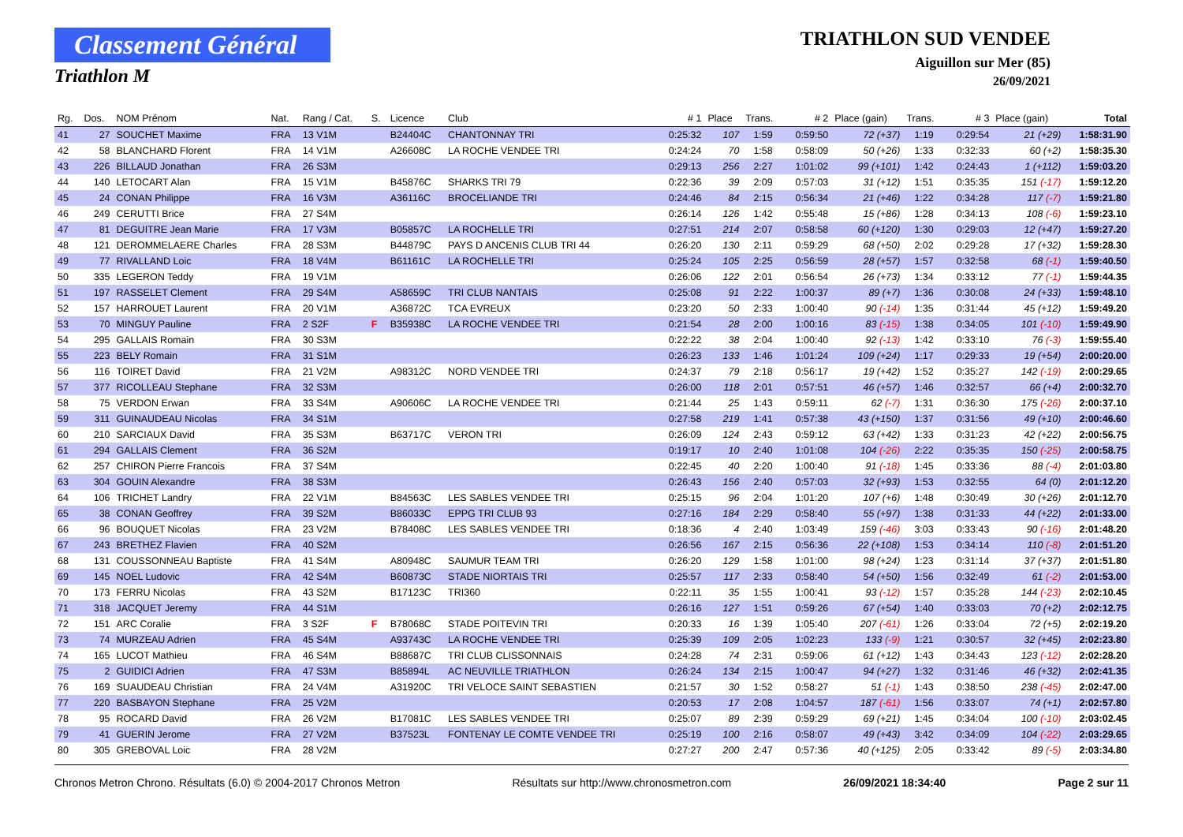Classement Général
Triathlon M
TRIATHLON SUD VENDEE
Aiguillon sur Mer (85)
26/09/2021
| Rg. | Dos. | NOM Prénom | Nat. | Rang / Cat. | S. | Licence | Club | # 1 | Place | Trans. | # 2 | Place (gain) | Trans. | # 3 | Place (gain) | Total |
| --- | --- | --- | --- | --- | --- | --- | --- | --- | --- | --- | --- | --- | --- | --- | --- | --- |
| 41 | 27 | SOUCHET Maxime | FRA | 13 V1M | | B24404C | CHANTONNAY TRI | 0:25:32 | 107 | 1:59 | 0:59:50 | 72 (+37) | 1:19 | 0:29:54 | 21 (+29) | 1:58:31.90 |
| 42 | 58 | BLANCHARD Florent | FRA | 14 V1M | | A26608C | LA ROCHE VENDEE TRI | 0:24:24 | 70 | 1:58 | 0:58:09 | 50 (+26) | 1:33 | 0:32:33 | 60 (+2) | 1:58:35.30 |
| 43 | 226 | BILLAUD Jonathan | FRA | 26 S3M | | | | 0:29:13 | 256 | 2:27 | 1:01:02 | 99 (+101) | 1:42 | 0:24:43 | 1 (+112) | 1:59:03.20 |
| 44 | 140 | LETOCART Alan | FRA | 15 V1M | | B45876C | SHARKS TRI 79 | 0:22:36 | 39 | 2:09 | 0:57:03 | 31 (+12) | 1:51 | 0:35:35 | 151 (-17) | 1:59:12.20 |
| 45 | 24 | CONAN Philippe | FRA | 16 V3M | | A36116C | BROCELIANDE TRI | 0:24:46 | 84 | 2:15 | 0:56:34 | 21 (+46) | 1:22 | 0:34:28 | 117 (-7) | 1:59:21.80 |
| 46 | 249 | CERUTTI Brice | FRA | 27 S4M | | | | 0:26:14 | 126 | 1:42 | 0:55:48 | 15 (+86) | 1:28 | 0:34:13 | 108 (-6) | 1:59:23.10 |
| 47 | 81 | DEGUITRE Jean Marie | FRA | 17 V3M | | B05857C | LA ROCHELLE TRI | 0:27:51 | 214 | 2:07 | 0:58:58 | 60 (+120) | 1:30 | 0:29:03 | 12 (+47) | 1:59:27.20 |
| 48 | 121 | DEROMMELAERE Charles | FRA | 28 S3M | | B44879C | PAYS D ANCENIS CLUB TRI 44 | 0:26:20 | 130 | 2:11 | 0:59:29 | 68 (+50) | 2:02 | 0:29:28 | 17 (+32) | 1:59:28.30 |
| 49 | 77 | RIVALLAND Loic | FRA | 18 V4M | | B61161C | LA ROCHELLE TRI | 0:25:24 | 105 | 2:25 | 0:56:59 | 28 (+57) | 1:57 | 0:32:58 | 68 (-1) | 1:59:40.50 |
| 50 | 335 | LEGERON Teddy | FRA | 19 V1M | | | | 0:26:06 | 122 | 2:01 | 0:56:54 | 26 (+73) | 1:34 | 0:33:12 | 77 (-1) | 1:59:44.35 |
| 51 | 197 | RASSELET Clement | FRA | 29 S4M | | A58659C | TRI CLUB NANTAIS | 0:25:08 | 91 | 2:22 | 1:00:37 | 89 (+7) | 1:36 | 0:30:08 | 24 (+33) | 1:59:48.10 |
| 52 | 157 | HARROUET Laurent | FRA | 20 V1M | | A36872C | TCA EVREUX | 0:23:20 | 50 | 2:33 | 1:00:40 | 90 (-14) | 1:35 | 0:31:44 | 45 (+12) | 1:59:49.20 |
| 53 | 70 | MINGUY Pauline | FRA | 2 S2F | F | B35938C | LA ROCHE VENDEE TRI | 0:21:54 | 28 | 2:00 | 1:00:16 | 83 (-15) | 1:38 | 0:34:05 | 101 (-10) | 1:59:49.90 |
| 54 | 295 | GALLAIS Romain | FRA | 30 S3M | | | | 0:22:22 | 38 | 2:04 | 1:00:40 | 92 (-13) | 1:42 | 0:33:10 | 76 (-3) | 1:59:55.40 |
| 55 | 223 | BELY Romain | FRA | 31 S1M | | | | 0:26:23 | 133 | 1:46 | 1:01:24 | 109 (+24) | 1:17 | 0:29:33 | 19 (+54) | 2:00:20.00 |
| 56 | 116 | TOIRET David | FRA | 21 V2M | | A98312C | NORD VENDEE TRI | 0:24:37 | 79 | 2:18 | 0:56:17 | 19 (+42) | 1:52 | 0:35:27 | 142 (-19) | 2:00:29.65 |
| 57 | 377 | RICOLLEAU Stephane | FRA | 32 S3M | | | | 0:26:00 | 118 | 2:01 | 0:57:51 | 46 (+57) | 1:46 | 0:32:57 | 66 (+4) | 2:00:32.70 |
| 58 | 75 | VERDON Erwan | FRA | 33 S4M | | A90606C | LA ROCHE VENDEE TRI | 0:21:44 | 25 | 1:43 | 0:59:11 | 62 (-7) | 1:31 | 0:36:30 | 175 (-26) | 2:00:37.10 |
| 59 | 311 | GUINAUDEAU Nicolas | FRA | 34 S1M | | | | 0:27:58 | 219 | 1:41 | 0:57:38 | 43 (+150) | 1:37 | 0:31:56 | 49 (+10) | 2:00:46.60 |
| 60 | 210 | SARCIAUX David | FRA | 35 S3M | | B63717C | VERON TRI | 0:26:09 | 124 | 2:43 | 0:59:12 | 63 (+42) | 1:33 | 0:31:23 | 42 (+22) | 2:00:56.75 |
| 61 | 294 | GALLAIS Clement | FRA | 36 S2M | | | | 0:19:17 | 10 | 2:40 | 1:01:08 | 104 (-26) | 2:22 | 0:35:35 | 150 (-25) | 2:00:58.75 |
| 62 | 257 | CHIRON Pierre Francois | FRA | 37 S4M | | | | 0:22:45 | 40 | 2:20 | 1:00:40 | 91 (-18) | 1:45 | 0:33:36 | 88 (-4) | 2:01:03.80 |
| 63 | 304 | GOUIN Alexandre | FRA | 38 S3M | | | | 0:26:43 | 156 | 2:40 | 0:57:03 | 32 (+93) | 1:53 | 0:32:55 | 64 (0) | 2:01:12.20 |
| 64 | 106 | TRICHET Landry | FRA | 22 V1M | | B84563C | LES SABLES VENDEE TRI | 0:25:15 | 96 | 2:04 | 1:01:20 | 107 (+6) | 1:48 | 0:30:49 | 30 (+26) | 2:01:12.70 |
| 65 | 38 | CONAN Geoffrey | FRA | 39 S2M | | B86033C | EPPG TRI CLUB 93 | 0:27:16 | 184 | 2:29 | 0:58:40 | 55 (+97) | 1:38 | 0:31:33 | 44 (+22) | 2:01:33.00 |
| 66 | 96 | BOUQUET Nicolas | FRA | 23 V2M | | B78408C | LES SABLES VENDEE TRI | 0:18:36 | 4 | 2:40 | 1:03:49 | 159 (-46) | 3:03 | 0:33:43 | 90 (-16) | 2:01:48.20 |
| 67 | 243 | BRETHEZ Flavien | FRA | 40 S2M | | | | 0:26:56 | 167 | 2:15 | 0:56:36 | 22 (+108) | 1:53 | 0:34:14 | 110 (-8) | 2:01:51.20 |
| 68 | 131 | COUSSONNEAU Baptiste | FRA | 41 S4M | | A80948C | SAUMUR TEAM TRI | 0:26:20 | 129 | 1:58 | 1:01:00 | 98 (+24) | 1:23 | 0:31:14 | 37 (+37) | 2:01:51.80 |
| 69 | 145 | NOEL Ludovic | FRA | 42 S4M | | B60873C | STADE NIORTAIS TRI | 0:25:57 | 117 | 2:33 | 0:58:40 | 54 (+50) | 1:56 | 0:32:49 | 61 (-2) | 2:01:53.00 |
| 70 | 173 | FERRU Nicolas | FRA | 43 S2M | | B17123C | TRI360 | 0:22:11 | 35 | 1:55 | 1:00:41 | 93 (-12) | 1:57 | 0:35:28 | 144 (-23) | 2:02:10.45 |
| 71 | 318 | JACQUET Jeremy | FRA | 44 S1M | | | | 0:26:16 | 127 | 1:51 | 0:59:26 | 67 (+54) | 1:40 | 0:33:03 | 70 (+2) | 2:02:12.75 |
| 72 | 151 | ARC Coralie | FRA | 3 S2F | F | B78068C | STADE POITEVIN TRI | 0:20:33 | 16 | 1:39 | 1:05:40 | 207 (-61) | 1:26 | 0:33:04 | 72 (+5) | 2:02:19.20 |
| 73 | 74 | MURZEAU Adrien | FRA | 45 S4M | | A93743C | LA ROCHE VENDEE TRI | 0:25:39 | 109 | 2:05 | 1:02:23 | 133 (-9) | 1:21 | 0:30:57 | 32 (+45) | 2:02:23.80 |
| 74 | 165 | LUCOT Mathieu | FRA | 46 S4M | | B88687C | TRI CLUB CLISSONNAIS | 0:24:28 | 74 | 2:31 | 0:59:06 | 61 (+12) | 1:43 | 0:34:43 | 123 (-12) | 2:02:28.20 |
| 75 | 2 | GUIDICI Adrien | FRA | 47 S3M | | B85894L | AC NEUVILLE TRIATHLON | 0:26:24 | 134 | 2:15 | 1:00:47 | 94 (+27) | 1:32 | 0:31:46 | 46 (+32) | 2:02:41.35 |
| 76 | 169 | SUAUDEAU Christian | FRA | 24 V4M | | A31920C | TRI VELOCE SAINT SEBASTIEN | 0:21:57 | 30 | 1:52 | 0:58:27 | 51 (-1) | 1:43 | 0:38:50 | 238 (-45) | 2:02:47.00 |
| 77 | 220 | BASBAYON Stephane | FRA | 25 V2M | | | | 0:20:53 | 17 | 2:08 | 1:04:57 | 187 (-61) | 1:56 | 0:33:07 | 74 (+1) | 2:02:57.80 |
| 78 | 95 | ROCARD David | FRA | 26 V2M | | B17081C | LES SABLES VENDEE TRI | 0:25:07 | 89 | 2:39 | 0:59:29 | 69 (+21) | 1:45 | 0:34:04 | 100 (-10) | 2:03:02.45 |
| 79 | 41 | GUERIN Jerome | FRA | 27 V2M | | B37523L | FONTENAY LE COMTE VENDEE TRI | 0:25:19 | 100 | 2:16 | 0:58:07 | 49 (+43) | 3:42 | 0:34:09 | 104 (-22) | 2:03:29.65 |
| 80 | 305 | GREBOVAL Loic | FRA | 28 V2M | | | | 0:27:27 | 200 | 2:47 | 0:57:36 | 40 (+125) | 2:05 | 0:33:42 | 89 (-5) | 2:03:34.80 |
Chronos Metron Chrono. Résultats (6.0) © 2004-2017 Chronos Metron Résultats sur http://www.chronosmetron.com 26/09/2021 18:34:40 Page 2 sur 11